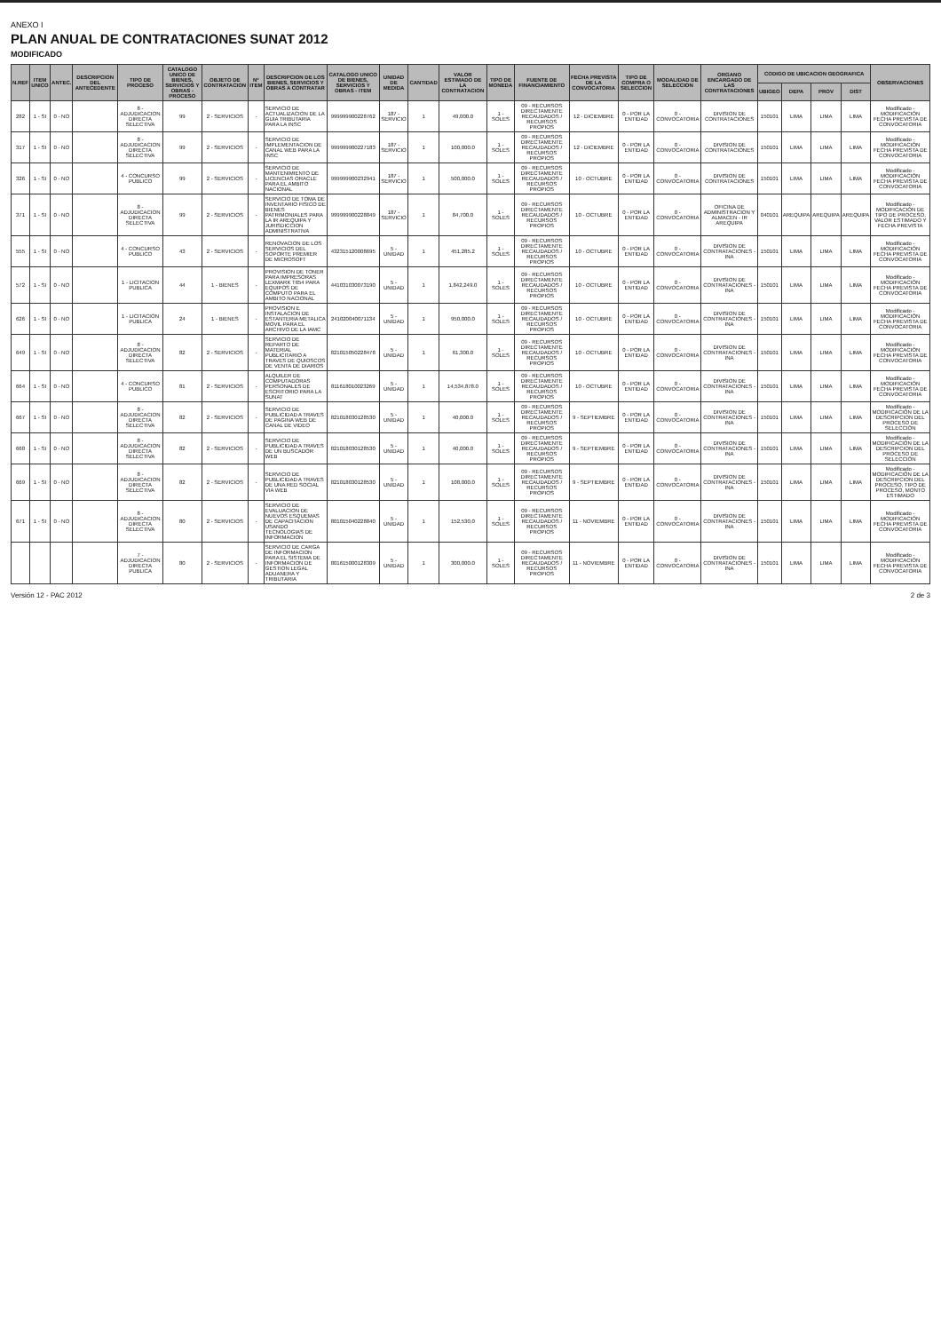ANEXO I
PLAN ANUAL DE CONTRATACIONES SUNAT 2012
MODIFICADO
| N.REF | ITEM UNICO | ANTEC. | DESCRIPCION DEL ANTECEDENTE | TIPO DE PROCESO | CATALOGO UNICO DE BIENES, SERVICIOS Y OBRAS - PROCESO | OBJETO DE CONTRATACION | N° ITEM | DESCRIPCION DE LOS BIENES, SERVICIOS Y OBRAS A CONTRATAR | CATALOGO UNICO DE BIENES, SERVICIOS Y OBRAS - ITEM | UNIDAD DE MEDIDA | CANTIDAD | VALOR ESTIMADO DE LA CONTRATACION | TIPO DE MONEDA | FUENTE DE FINANCIAMIENTO | FECHA PREVISTA DE LA CONVOCATORIA | TIPO DE COMPRA O SELECCION | MODALIDAD DE SELECCION | ORGANO ENCARGADO DE LAS CONTRATACIONES | CODIGO DE UBICACION GEOGRAFICA | | | | OBSERVACIONES |
| --- | --- | --- | --- | --- | --- | --- | --- | --- | --- | --- | --- | --- | --- | --- | --- | --- | --- | --- | --- | --- | --- | --- | --- |
| | | | | | | | | | | | | | | | | | | | UBIGEO | DEPA | PROV | DIST | |
| 282 | 1 - SI | 0 - NO | | 8 - ADJUDICACION DIRECTA SELECTIVA | 99 | 2 - SERVICIOS | - | SERVICIO DE ACTUALIZACION DE LA GUIA TRIBUTARIA PARA LA INSC | 999999900228762 | 187 - SERVICIO | 1 | 49,000.0 | 1 - SOLES | 09 - RECURSOS DIRECTAMENTE RECAUDADOS / RECURSOS PROPIOS | 12 - DICIEMBRE | 0 - POR LA ENTIDAD | 0 - CONVOCATORIA | DIVISION DE CONTRATACIONES | 150101 | LIMA | LIMA | LIMA | Modificado - MODIFICACIÓN FECHA PREVISTA DE CONVOCATORIA |
| 317 | 1 - SI | 0 - NO | | 8 - ADJUDICACION DIRECTA SELECTIVA | 99 | 2 - SERVICIOS | - | SERVICIO DE IMPLEMENTACION DE CANAL WEB PARA LA INSC | 999999900227183 | 187 - SERVICIO | 1 | 100,000.0 | 1 - SOLES | 09 - RECURSOS DIRECTAMENTE RECAUDADOS / RECURSOS PROPIOS | 12 - DICIEMBRE | 0 - POR LA ENTIDAD | 0 - CONVOCATORIA | DIVISION DE CONTRATACIONES | 150101 | LIMA | LIMA | LIMA | Modificado - MODIFICACIÓN FECHA PREVISTA DE CONVOCATORIA |
| 326 | 1 - SI | 0 - NO | | 4 - CONCURSO PUBLICO | 99 | 2 - SERVICIOS | - | SERVICIO DE MANTENIMIENTO DE LICENCIAS ORACLE PARA EL AMBITO NACIONAL | 999999900232941 | 187 - SERVICIO | 1 | 500,000.0 | 1 - SOLES | 09 - RECURSOS DIRECTAMENTE RECAUDADOS / RECURSOS PROPIOS | 10 - OCTUBRE | 0 - POR LA ENTIDAD | 0 - CONVOCATORIA | DIVISION DE CONTRATACIONES | 150101 | LIMA | LIMA | LIMA | Modificado - MODIFICACIÓN FECHA PREVISTA DE CONVOCATORIA |
| 371 | 1 - SI | 0 - NO | | 8 - ADJUDICACION DIRECTA SELECTIVA | 99 | 2 - SERVICIOS | - | SERVICIO DE TOMA DE INVENTARIO FISICO DE BIENES PATRIMONIALES PARA LA IR AREQUIPA Y JURISDICCION ADMINISTRATIVA | 999999900228849 | 187 - SERVICIO | 1 | 84,700.0 | 1 - SOLES | 09 - RECURSOS DIRECTAMENTE RECAUDADOS / RECURSOS PROPIOS | 10 - OCTUBRE | 0 - POR LA ENTIDAD | 0 - CONVOCATORIA | OFICINA DE ADMINISTRACION Y ALMACEN - IR AREQUIPA | 040101 | AREQUIPA | AREQUIPA | AREQUIPA | Modificado - MODIFICACIÓN DE TIPO DE PROCESO, VALOR ESTIMADO Y FECHA PREVISTA |
| 555 | 1 - SI | 0 - NO | | 4 - CONCURSO PUBLICO | 43 | 2 - SERVICIOS | - | RENOVACION DE LOS SERVICIOS DEL SOPORTE PREMIER DE MICROSOFT | 432315120008695 | 5 - UNIDAD | 1 | 451,285.2 | 1 - SOLES | 09 - RECURSOS DIRECTAMENTE RECAUDADOS / RECURSOS PROPIOS | 10 - OCTUBRE | 0 - POR LA ENTIDAD | 0 - CONVOCATORIA | DIVISION DE CONTRATACIONES - INA | 150101 | LIMA | LIMA | LIMA | Modificado - MODIFICACIÓN FECHA PREVISTA DE CONVOCATORIA |
| 572 | 1 - SI | 0 - NO | | 1 - LICITACION PUBLICA | 44 | 1 - BIENES | - | PROVISION DE TONER PARA IMPRESORAS LEXMARK T654 PARA EQUIPOS DE COMPUTO PARA EL AMBITO NACIONAL | 441031030073190 | 5 - UNIDAD | 1 | 1,842,249.0 | 1 - SOLES | 09 - RECURSOS DIRECTAMENTE RECAUDADOS / RECURSOS PROPIOS | 10 - OCTUBRE | 0 - POR LA ENTIDAD | 0 - CONVOCATORIA | DIVISION DE CONTRATACIONES - INA | 150101 | LIMA | LIMA | LIMA | Modificado - MODIFICACIÓN FECHA PREVISTA DE CONVOCATORIA |
| 626 | 1 - SI | 0 - NO | | 1 - LICITACION PUBLICA | 24 | 1 - BIENES | - | PROVISION E INSTALACION DE ESTANTERIA METALICA MOVIL PARA EL ARCHIVO DE LA IAMC | 241020040071134 | 5 - UNIDAD | 1 | 950,000.0 | 1 - SOLES | 09 - RECURSOS DIRECTAMENTE RECAUDADOS / RECURSOS PROPIOS | 10 - OCTUBRE | 0 - POR LA ENTIDAD | 0 - CONVOCATORIA | DIVISION DE CONTRATACIONES - INA | 150101 | LIMA | LIMA | LIMA | Modificado - MODIFICACIÓN FECHA PREVISTA DE CONVOCATORIA |
| 649 | 1 - SI | 0 - NO | | 8 - ADJUDICACION DIRECTA SELECTIVA | 82 | 2 - SERVICIOS | - | SERVICIO DE REPARTO DE MATERIAL PUBLICITARIO A TRAVES DE QUIOSCOS DE VENTA DE DIARIOS | 821015050228478 | 5 - UNIDAD | 1 | 61,300.0 | 1 - SOLES | 09 - RECURSOS DIRECTAMENTE RECAUDADOS / RECURSOS PROPIOS | 10 - OCTUBRE | 0 - POR LA ENTIDAD | 0 - CONVOCATORIA | DIVISION DE CONTRATACIONES - INA | 150101 | LIMA | LIMA | LIMA | Modificado - MODIFICACIÓN FECHA PREVISTA DE CONVOCATORIA |
| 664 | 1 - SI | 0 - NO | | 4 - CONCURSO PUBLICO | 81 | 2 - SERVICIOS | - | ALQUILER DE COMPUTADORAS PERSONALES DE ESCRITORIO PARA LA SUNAT | 811618010023269 | 5 - UNIDAD | 1 | 14,534,878.0 | 1 - SOLES | 09 - RECURSOS DIRECTAMENTE RECAUDADOS / RECURSOS PROPIOS | 10 - OCTUBRE | 0 - POR LA ENTIDAD | 0 - CONVOCATORIA | DIVISION DE CONTRATACIONES - INA | 150101 | LIMA | LIMA | LIMA | Modificado - MODIFICACIÓN FECHA PREVISTA DE CONVOCATORIA |
| 667 | 1 - SI | 0 - NO | | 8 - ADJUDICACION DIRECTA SELECTIVA | 82 | 2 - SERVICIOS | - | SERVICIO DE PUBLICIDAD A TRAVES DE PAGINA WEB DE CANAL DE VIDEO | 821018030128530 | 5 - UNIDAD | 1 | 40,000.0 | 1 - SOLES | 09 - RECURSOS DIRECTAMENTE RECAUDADOS / RECURSOS PROPIOS | 9 - SEPTIEMBRE | 0 - POR LA ENTIDAD | 0 - CONVOCATORIA | DIVISION DE CONTRATACIONES - INA | 150101 | LIMA | LIMA | LIMA | Modificado - MODIFICACIÓN DE LA DESCRIPCION DEL PROCESO DE SELECCIÓN |
| 668 | 1 - SI | 0 - NO | | 8 - ADJUDICACION DIRECTA SELECTIVA | 82 | 2 - SERVICIOS | - | SERVICIO DE PUBLICIDAD A TRAVES DE UN BUSCADOR WEB | 821018030128530 | 5 - UNIDAD | 1 | 40,000.0 | 1 - SOLES | 09 - RECURSOS DIRECTAMENTE RECAUDADOS / RECURSOS PROPIOS | 9 - SEPTIEMBRE | 0 - POR LA ENTIDAD | 0 - CONVOCATORIA | DIVISION DE CONTRATACIONES - INA | 150101 | LIMA | LIMA | LIMA | Modificado - MODIFICACIÓN DE LA DESCRIPCION DEL PROCESO DE SELECCIÓN |
| 669 | 1 - SI | 0 - NO | | 8 - ADJUDICACION DIRECTA SELECTIVA | 82 | 2 - SERVICIOS | - | SERVICIO DE PUBLICIDAD A TRAVES DE UNA RED SOCIAL VIA WEB | 821018030128530 | 5 - UNIDAD | 1 | 108,000.0 | 1 - SOLES | 09 - RECURSOS DIRECTAMENTE RECAUDADOS / RECURSOS PROPIOS | 9 - SEPTIEMBRE | 0 - POR LA ENTIDAD | 0 - CONVOCATORIA | DIVISION DE CONTRATACIONES - INA | 150101 | LIMA | LIMA | LIMA | Modificado - MODIFICACIÓN DE LA DESCRIPCION DEL PROCESO, TIPO DE PROCESO, MONTO ESTIMADO |
| 671 | 1 - SI | 0 - NO | | 8 - ADJUDICACION DIRECTA SELECTIVA | 80 | 2 - SERVICIOS | - | SERVICIO DE EVALUACION DE NUEVOS ESQUEMAS DE CAPACITACION USANDO TECNOLOGIAS DE INFORMACION | 801015040228840 | 5 - UNIDAD | 1 | 152,530.0 | 1 - SOLES | 09 - RECURSOS DIRECTAMENTE RECAUDADOS / RECURSOS PROPIOS | 11 - NOVIEMBRE | 0 - POR LA ENTIDAD | 0 - CONVOCATORIA | DIVISION DE CONTRATACIONES - INA | 150101 | LIMA | LIMA | LIMA | Modificado - MODIFICACIÓN FECHA PREVISTA DE CONVOCATORIA |
| | | | | 7 - ADJUDICACION DIRECTA PUBLICA | 80 | 2 - SERVICIOS | - | SERVICIO DE CARGA DE INFORMACION PARA EL SISTEMA DE INFORMACION DE GESTION LEGAL ADUANERA Y TRIBUTARIA | 801615000128309 | 5 - UNIDAD | 1 | 300,000.0 | 1 - SOLES | 09 - RECURSOS DIRECTAMENTE RECAUDADOS / RECURSOS PROPIOS | 11 - NOVIEMBRE | 0 - POR LA ENTIDAD | 0 - CONVOCATORIA | DIVISION DE CONTRATACIONES - INA | 150101 | LIMA | LIMA | LIMA | Modificado - MODIFICACIÓN FECHA PREVISTA DE CONVOCATORIA |
Versión 12 - PAC 2012 2 de 3